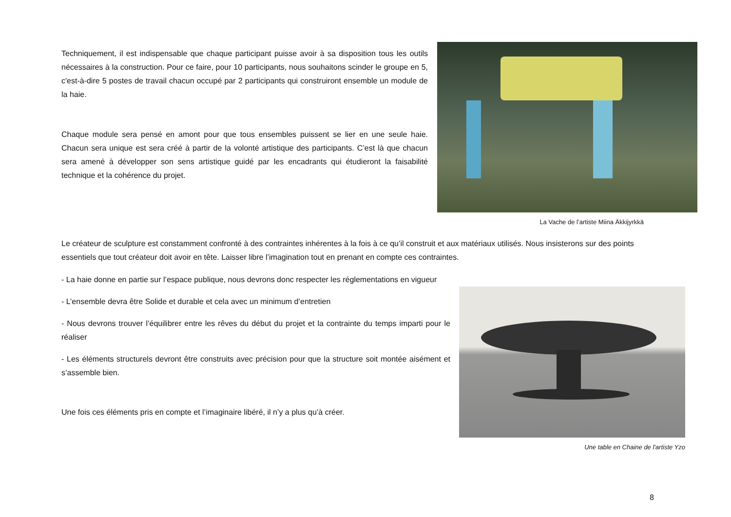Techniquement, il est indispensable que chaque participant puisse avoir à sa disposition tous les outils nécessaires à la construction. Pour ce faire, pour 10 participants, nous souhaitons scinder le groupe en 5, c'est-à-dire 5 postes de travail chacun occupé par 2 participants qui construiront ensemble un module de la haie.
Chaque module sera pensé en amont pour que tous ensembles puissent se lier en une seule haie. Chacun sera unique est sera créé à partir de la volonté artistique des participants. C’est là que chacun sera amené à développer son sens artistique guidé par les encadrants qui étudieront la faisabilité technique et la cohérence du projet.
La Vache de l’artiste Miina Äkkijyrkkä
Le créateur de sculpture est constamment confronté à des contraintes inhérentes à la fois à ce qu’il construit et aux matériaux utilisés. Nous insisterons sur des points essentiels que tout créateur doit avoir en tête. Laisser libre l’imagination tout en prenant en compte ces contraintes.
- La haie donne en partie sur l’espace publique, nous devrons donc respecter les réglementations en vigueur
- L’ensemble devra être Solide et durable et cela avec un minimum d’entretien
- Nous devrons trouver l’équilibrer entre les rêves du début du projet et la contrainte du temps imparti pour le réaliser
- Les éléments structurels devront être construits avec précision pour que la structure soit montée aisément et s’assemble bien.
Une fois ces éléments pris en compte et l’imaginaire libéré, il n’y a plus qu’à créer.
Une table en Chaine de l'artiste Yzo
8